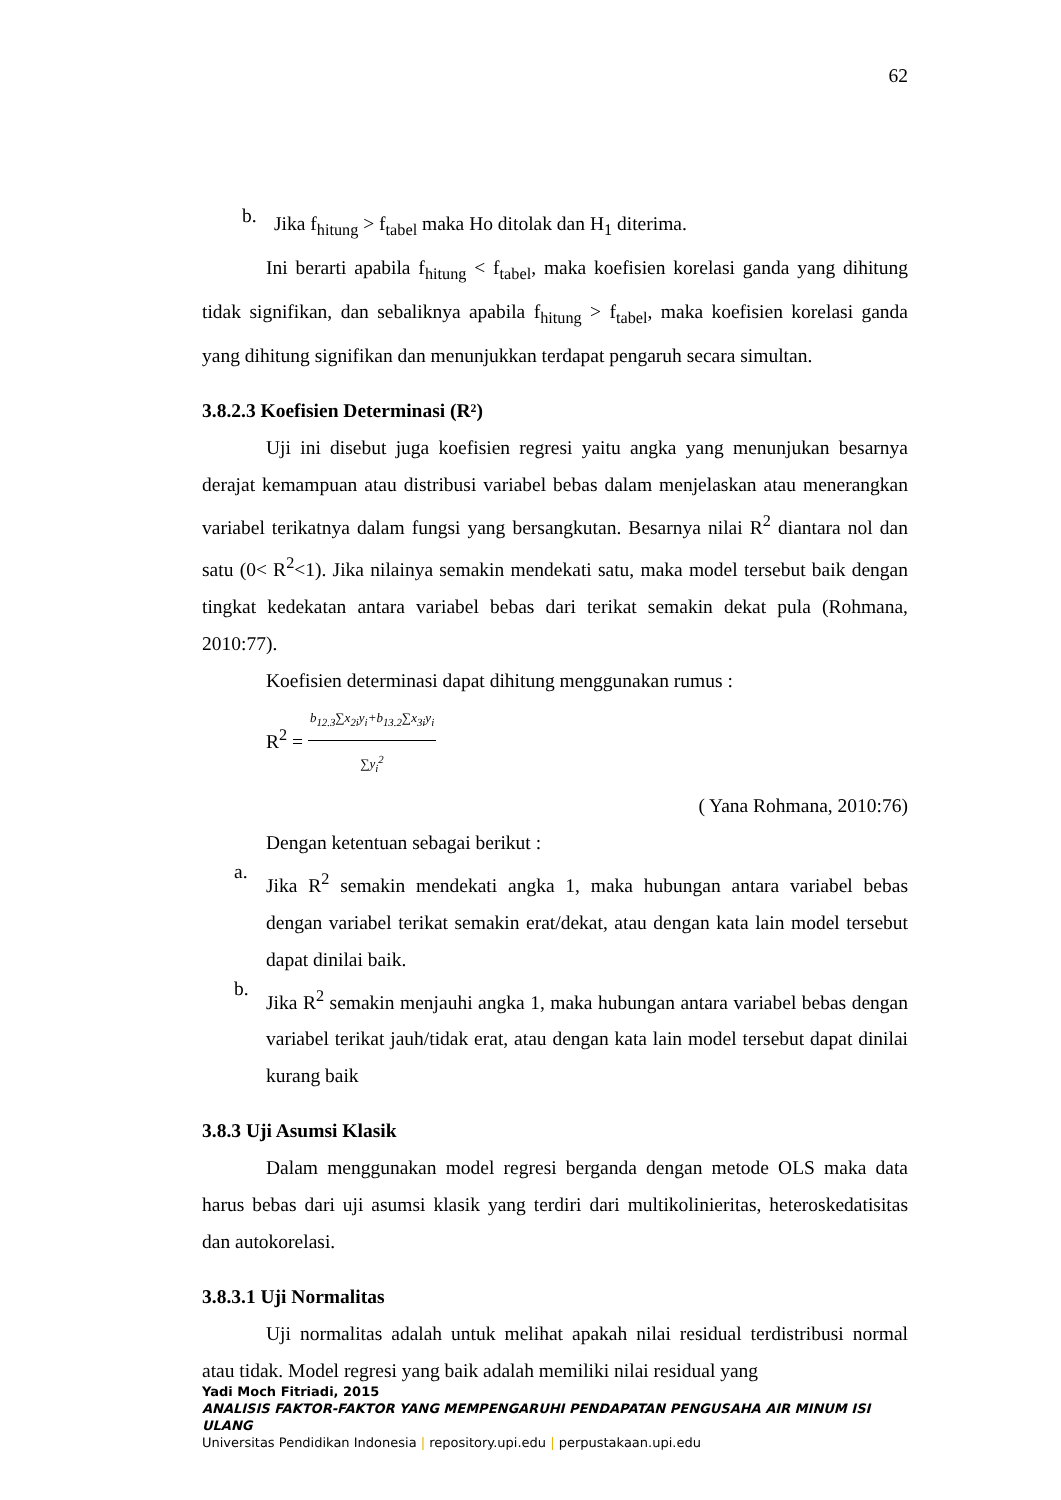62
b.
Jika f<sub>hitung</sub> > f<sub>tabel</sub> maka Ho ditolak dan H<sub>1</sub> diterima.
Ini berarti apabila f<sub>hitung</sub> < f<sub>tabel</sub>, maka koefisien korelasi ganda yang dihitung tidak signifikan, dan sebaliknya apabila f<sub>hitung</sub> > f<sub>tabel</sub>, maka koefisien korelasi ganda yang dihitung signifikan dan menunjukkan terdapat pengaruh secara simultan.
3.8.2.3 Koefisien Determinasi (R²)
Uji ini disebut juga koefisien regresi yaitu angka yang menunjukan besarnya derajat kemampuan atau distribusi variabel bebas dalam menjelaskan atau menerangkan variabel terikatnya dalam fungsi yang bersangkutan. Besarnya nilai R<sup>2</sup> diantara nol dan satu (0< R<sup>2</sup><1). Jika nilainya semakin mendekati satu, maka model tersebut baik dengan tingkat kedekatan antara variabel bebas dari terikat semakin dekat pula (Rohmana, 2010:77).
Koefisien determinasi dapat dihitung menggunakan rumus :
R<sup>2</sup> = b<sub>12.3</sub>∑x<sub>2i</sub>y<sub>i</sub>+b<sub>13.2</sub>∑x<sub>3i</sub>y<sub>i</sub> ∑y<sub>i</sub><sup>2</sup>
( Yana Rohmana, 2010:76)
Dengan ketentuan sebagai berikut :
a.
Jika R<sup>2</sup> semakin mendekati angka 1, maka hubungan antara variabel bebas dengan variabel terikat semakin erat/dekat, atau dengan kata lain model tersebut dapat dinilai baik.
b.
Jika R<sup>2</sup> semakin menjauhi angka 1, maka hubungan antara variabel bebas dengan variabel terikat jauh/tidak erat, atau dengan kata lain model tersebut dapat dinilai kurang baik
3.8.3 Uji Asumsi Klasik
Dalam menggunakan model regresi berganda dengan metode OLS maka data harus bebas dari uji asumsi klasik yang terdiri dari multikolinieritas, heteroskedatisitas dan autokorelasi.
3.8.3.1 Uji Normalitas
Uji normalitas adalah untuk melihat apakah nilai residual terdistribusi normal atau tidak. Model regresi yang baik adalah memiliki nilai residual yang
Yadi Moch Fitriadi, 2015
ANALISIS FAKTOR-FAKTOR YANG MEMPENGARUHI PENDAPATAN PENGUSAHA AIR MINUM ISI ULANG
Universitas Pendidikan Indonesia | repository.upi.edu | perpustakaan.upi.edu